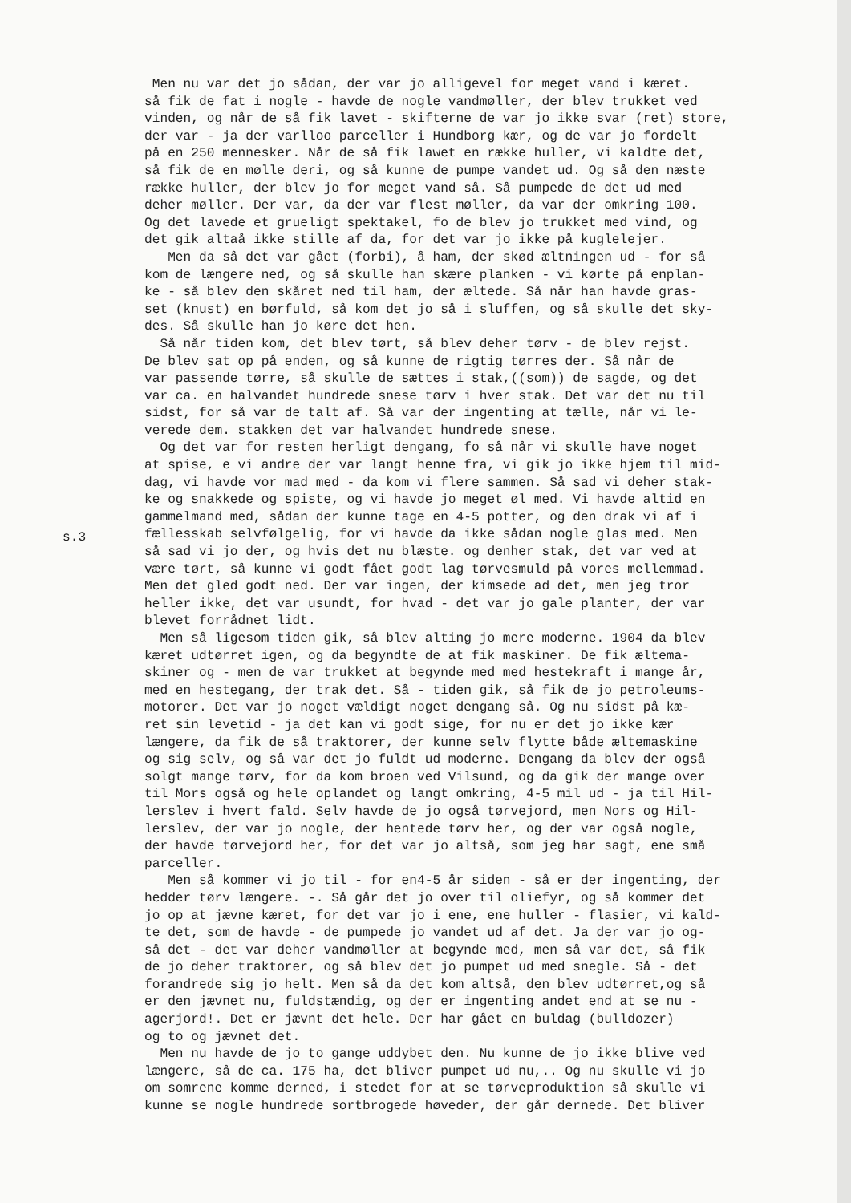Men nu var det jo sådan, der var jo alligevel for meget vand i kæret. så fik de fat i nogle - havde de nogle vandmøller, der blev trukket ved vinden, og når de så fik lavet - skifterne de var jo ikke svar (ret) store, der var - ja der varlloo parceller i Hundborg kær, og de var jo fordelt på en 250 mennesker. Når de så fik lawet en række huller, vi kaldte det, så fik de en mølle deri, og så kunne de pumpe vandet ud. Og så den næste række huller, der blev jo for meget vand så. Så pumpede de det ud med deher møller. Der var, da der var flest møller, da var der omkring 100. Og det lavede et grueligt spektakel, fo de blev jo trukket med vind, og det gik altaå ikke stille af da, for det var jo ikke på kuglelejer. Men da så det var gået (forbi), å ham, der skød æltningen ud - for så kom de længere ned, og så skulle han skære planken - vi kørte på enplan- ke - så blev den skåret ned til ham, der æltede. Så når han havde gras- set (knust) en børfuld, så kom det jo så i sluffen, og så skulle det sky- des. Så skulle han jo køre det hen. Så når tiden kom, det blev tørt, så blev deher tørv - de blev rejst. De blev sat op på enden, og så kunne de rigtig tørres der. Så når de var passende tørre, så skulle de sættes i stak,((som)) de sagde, og det var ca. en halvandet hundrede snese tørv i hver stak. Det var det nu til sidst, for så var de talt af. Så var der ingenting at tælle, når vi le- verede dem. stakken det var halvandet hundrede snese. Og det var for resten herligt dengang, fo så når vi skulle have noget at spise, e vi andre der var langt henne fra, vi gik jo ikke hjem til mid- dag, vi havde vor mad med - da kom vi flere sammen. Så sad vi deher stak- ke og snakkede og spiste, og vi havde jo meget øl med. Vi havde altid en gammelmand med, sådan der kunne tage en 4-5 potter, og den drak vi af i fællesskab selvfølgelig, for vi havde da ikke sådan nogle glas med. Men så sad vi jo der, og hvis det nu blæste. og denher stak, det var ved at være tørt, så kunne vi godt fået godt lag tørvesmuld på vores mellemmad. Men det gled godt ned. Der var ingen, der kimsede ad det, men jeg tror heller ikke, det var usundt, for hvad - det var jo gale planter, der var blevet forrådnet lidt. Men så ligesom tiden gik, så blev alting jo mere moderne. 1904 da blev kæret udtørret igen, og da begyndte de at fik maskiner. De fik æltema- skiner og - men de var trukket at begynde med med hestekraft i mange år, med en hestegang, der trak det. Så - tiden gik, så fik de jo petroleums- motorer. Det var jo noget væld​igt noget dengang så. Og nu sidst på kæ- ret sin levetid - ja det kan vi godt sige, for nu er det jo ikke kær længere, da fik de så traktorer, der kunne selv flytte både æltemaskine og sig selv, og så var det jo fuldt ud moderne. Dengang da blev der også solgt mange tørv, for da kom broen ved Vilsund, og da gik der mange over til Mors også og hele oplandet og langt omkring, 4-5 mil ud - ja til Hil- lerslev i hvert fald. Selv havde de jo også tørvejord, men Nors og Hil- lerslev, der var jo nogle, der hentede tørv her, og der var også nogle, der havde tørvejord her, for det var jo altså, som jeg har sagt, ene små parceller. Men så kommer vi jo til - for en4-5 år siden - så er der ingenting, der hedder tørv længere. -. Så går det jo over til oliefyr, og så kommer det jo op at jævne kæret, for det var jo i ene, ene huller - flasier, vi kald- te det, som de havde - de pumpede jo vandet ud af det. Ja der var jo og- så det - det var deher vandmøller at begynde med, men så var det, så fik de jo deher traktorer, og så blev det jo pumpet ud med snegle. Så - det forandrede sig jo helt. Men så da det kom altså, den blev udtørret,og så er den jævnet nu, fuldstændig, og der er ingenting andet end at se nu - agerjord!. Det er jævnt det hele. Der har gået en buldag (bulldozer) og to og jævnet det. Men nu havde de jo to gange uddybet den. Nu kunne de jo ikke blive ved længere, så de ca. 175 ha, det bliver pumpet ud nu,.. Og nu skulle vi jo om somrene komme derned, i stedet for at se tørveproduktion så skulle vi kunne se nogle hundrede sortbrogede høveder, der går dernede. Det bliver
s.3